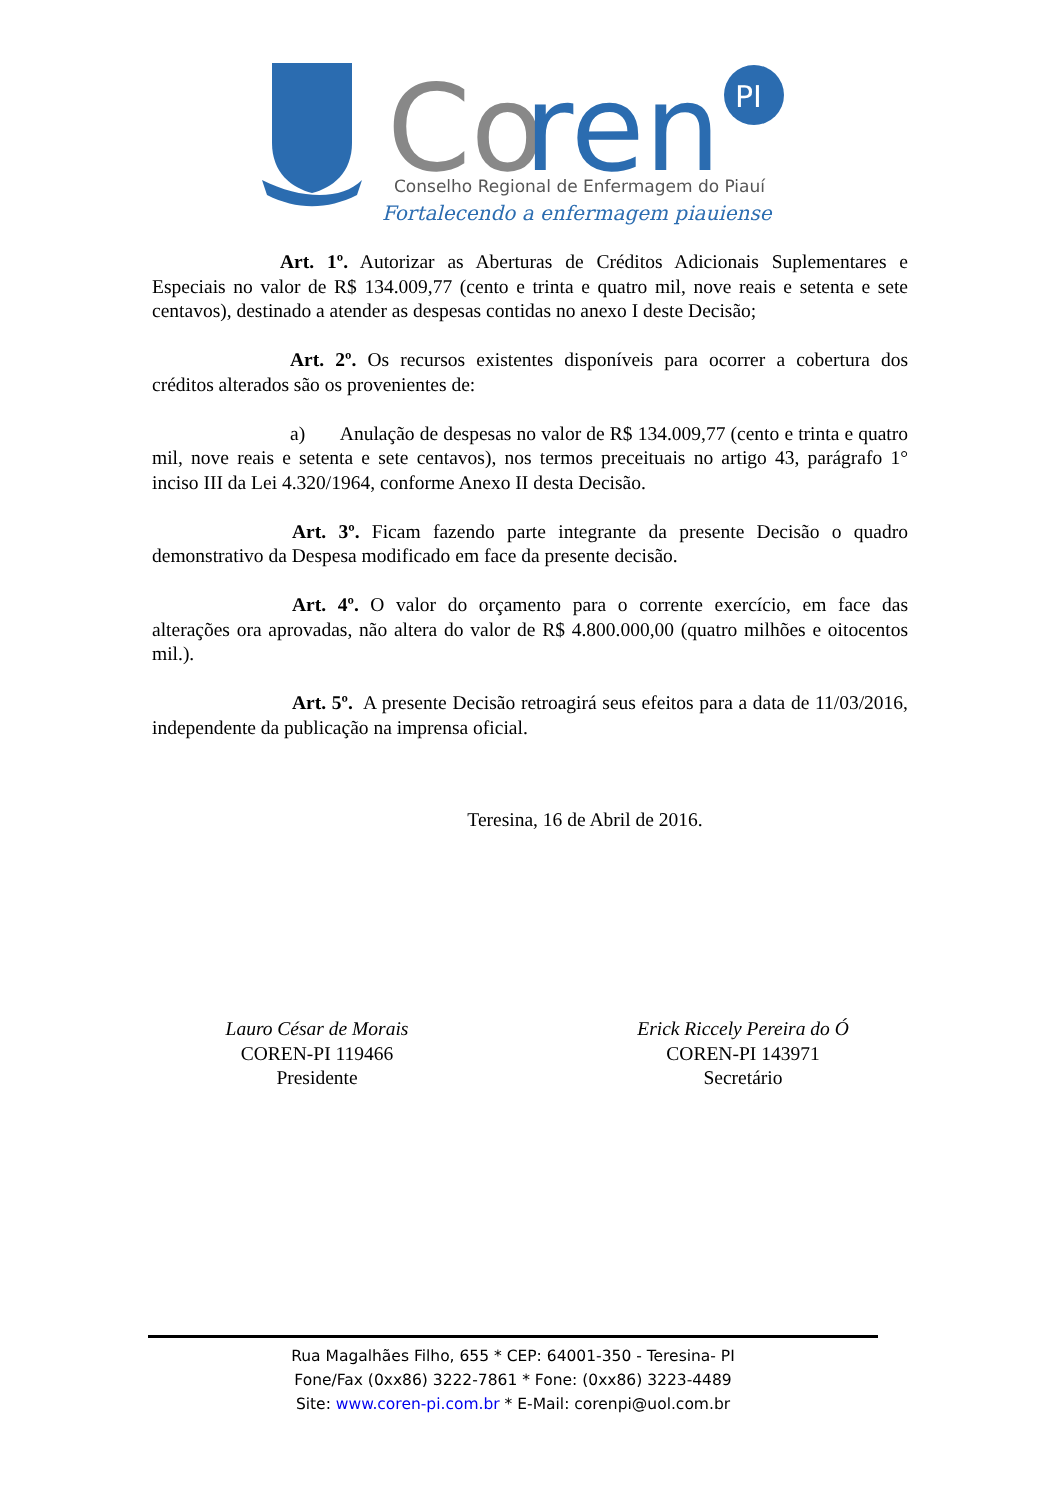Co
ren
PI
Conselho Regional de Enfermagem do Piauí
Fortalecendo a enfermagem piauiense
Art. 1º. Autorizar as Aberturas de Créditos Adicionais Suplementares e Especiais no valor de R$ 134.009,77 (cento e trinta e quatro mil, nove reais e setenta e sete centavos), destinado a atender as despesas contidas no anexo I deste Decisão;
Art. 2º. Os recursos existentes disponíveis para ocorrer a cobertura dos créditos alterados são os provenientes de:
a) Anulação de despesas no valor de R$ 134.009,77 (cento e trinta e quatro mil, nove reais e setenta e sete centavos), nos termos preceituais no artigo 43, parágrafo 1° inciso III da Lei 4.320/1964, conforme Anexo II desta Decisão.
Art. 3º. Ficam fazendo parte integrante da presente Decisão o quadro demonstrativo da Despesa modificado em face da presente decisão.
Art. 4º. O valor do orçamento para o corrente exercício, em face das alterações ora aprovadas, não altera do valor de R$ 4.800.000,00 (quatro milhões e oitocentos mil.).
Art. 5º. A presente Decisão retroagirá seus efeitos para a data de 11/03/2016, independente da publicação na imprensa oficial.
Teresina, 16 de Abril de 2016.
Lauro César de Morais
COREN-PI 119466
Presidente
Erick Riccely Pereira do Ó
COREN-PI 143971
Secretário
Rua Magalhães Filho, 655 * CEP: 64001-350 - Teresina- PI
Fone/Fax (0xx86) 3222-7861 * Fone: (0xx86) 3223-4489
Site: www.coren-pi.com.br * E-Mail: corenpi@uol.com.br